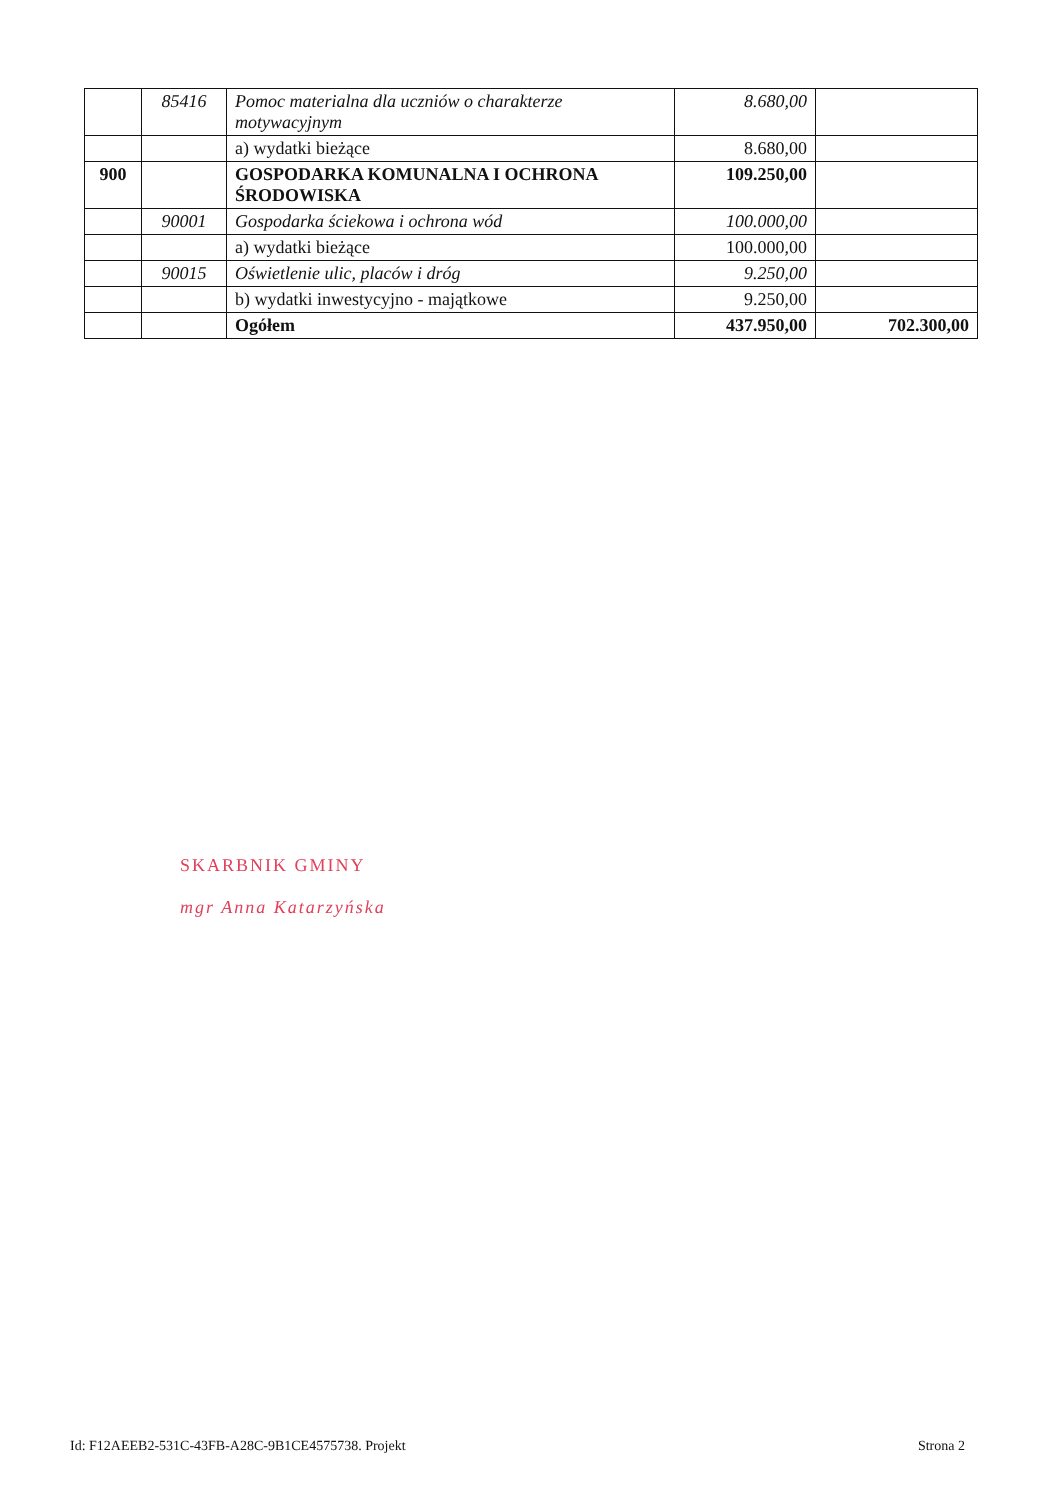| | 85416 | Pomoc materialna dla uczniów o charakterze motywacyjnym | 8.680,00 | |
| | | a) wydatki bieżące | 8.680,00 | |
| 900 | | GOSPODARKA KOMUNALNA I OCHRONA ŚRODOWISKA | 109.250,00 | |
| | 90001 | Gospodarka ściekowa i ochrona wód | 100.000,00 | |
| | | a) wydatki bieżące | 100.000,00 | |
| | 90015 | Oświetlenie ulic, placów i dróg | 9.250,00 | |
| | | b) wydatki inwestycyjno - majątkowe | 9.250,00 | |
| | | Ogółem | 437.950,00 | 702.300,00 |
SKARBNIK GMINY
mgr Anna Katarzyńska
Id: F12AEEB2-531C-43FB-A28C-9B1CE4575738. Projekt Strona 2